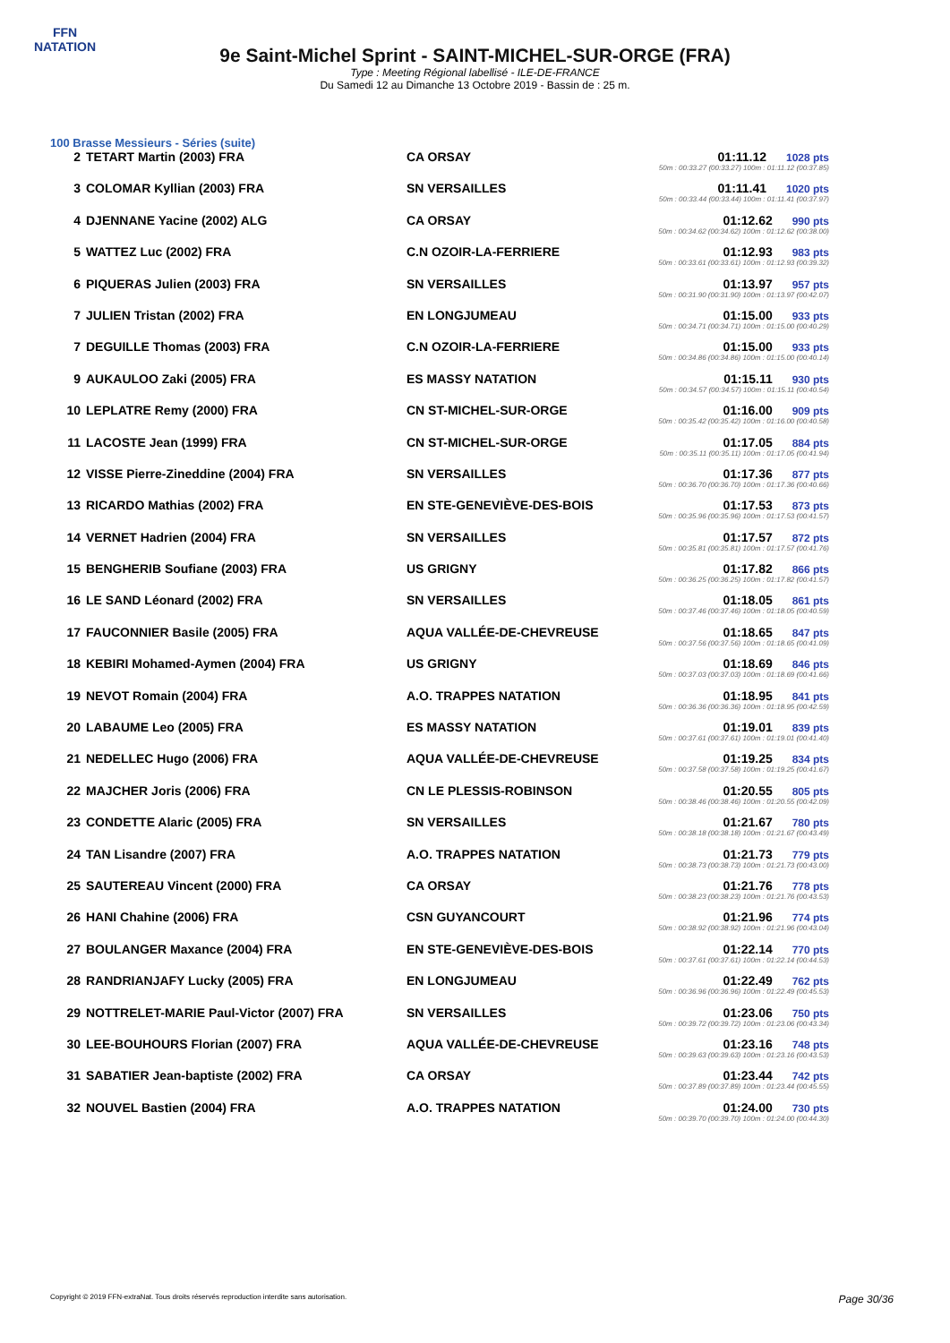FFN
NATATION
9e Saint-Michel Sprint - SAINT-MICHEL-SUR-ORGE (FRA)
Type : Meeting Régional labellisé - ILE-DE-FRANCE
Du Samedi 12 au Dimanche 13 Octobre 2019 - Bassin de : 25 m.
100 Brasse Messieurs - Séries (suite)
| 2 | TETART Martin (2003) FRA | CA ORSAY | 01:11.12 1028 pts 50m : 00:33.27 (00:33.27) 100m : 01:11.12 (00:37.85) |
| 3 | COLOMAR Kyllian (2003) FRA | SN VERSAILLES | 01:11.41 1020 pts 50m : 00:33.44 (00:33.44) 100m : 01:11.41 (00:37.97) |
| 4 | DJENNANE Yacine (2002) ALG | CA ORSAY | 01:12.62 990 pts 50m : 00:34.62 (00:34.62) 100m : 01:12.62 (00:38.00) |
| 5 | WATTEZ Luc (2002) FRA | C.N OZOIR-LA-FERRIERE | 01:12.93 983 pts 50m : 00:33.61 (00:33.61) 100m : 01:12.93 (00:39.32) |
| 6 | PIQUERAS Julien (2003) FRA | SN VERSAILLES | 01:13.97 957 pts 50m : 00:31.90 (00:31.90) 100m : 01:13.97 (00:42.07) |
| 7 | JULIEN Tristan (2002) FRA | EN LONGJUMEAU | 01:15.00 933 pts 50m : 00:34.71 (00:34.71) 100m : 01:15.00 (00:40.29) |
| 7 | DEGUILLE Thomas (2003) FRA | C.N OZOIR-LA-FERRIERE | 01:15.00 933 pts 50m : 00:34.86 (00:34.86) 100m : 01:15.00 (00:40.14) |
| 9 | AUKAULOO Zaki (2005) FRA | ES MASSY NATATION | 01:15.11 930 pts 50m : 00:34.57 (00:34.57) 100m : 01:15.11 (00:40.54) |
| 10 | LEPLATRE Remy (2000) FRA | CN ST-MICHEL-SUR-ORGE | 01:16.00 909 pts 50m : 00:35.42 (00:35.42) 100m : 01:16.00 (00:40.58) |
| 11 | LACOSTE Jean (1999) FRA | CN ST-MICHEL-SUR-ORGE | 01:17.05 884 pts 50m : 00:35.11 (00:35.11) 100m : 01:17.05 (00:41.94) |
| 12 | VISSE Pierre-Zineddine (2004) FRA | SN VERSAILLES | 01:17.36 877 pts 50m : 00:36.70 (00:36.70) 100m : 01:17.36 (00:40.66) |
| 13 | RICARDO Mathias (2002) FRA | EN STE-GENEVIÈVE-DES-BOIS | 01:17.53 873 pts 50m : 00:35.96 (00:35.96) 100m : 01:17.53 (00:41.57) |
| 14 | VERNET Hadrien (2004) FRA | SN VERSAILLES | 01:17.57 872 pts 50m : 00:35.81 (00:35.81) 100m : 01:17.57 (00:41.76) |
| 15 | BENGHERIB Soufiane (2003) FRA | US GRIGNY | 01:17.82 866 pts 50m : 00:36.25 (00:36.25) 100m : 01:17.82 (00:41.57) |
| 16 | LE SAND Léonard (2002) FRA | SN VERSAILLES | 01:18.05 861 pts 50m : 00:37.46 (00:37.46) 100m : 01:18.05 (00:40.59) |
| 17 | FAUCONNIER Basile (2005) FRA | AQUA VALLÉE-DE-CHEVREUSE | 01:18.65 847 pts 50m : 00:37.56 (00:37.56) 100m : 01:18.65 (00:41.09) |
| 18 | KEBIRI Mohamed-Aymen (2004) FRA | US GRIGNY | 01:18.69 846 pts 50m : 00:37.03 (00:37.03) 100m : 01:18.69 (00:41.66) |
| 19 | NEVOT Romain (2004) FRA | A.O. TRAPPES NATATION | 01:18.95 841 pts 50m : 00:36.36 (00:36.36) 100m : 01:18.95 (00:42.59) |
| 20 | LABAUME Leo (2005) FRA | ES MASSY NATATION | 01:19.01 839 pts 50m : 00:37.61 (00:37.61) 100m : 01:19.01 (00:41.40) |
| 21 | NEDELLEC Hugo (2006) FRA | AQUA VALLÉE-DE-CHEVREUSE | 01:19.25 834 pts 50m : 00:37.58 (00:37.58) 100m : 01:19.25 (00:41.67) |
| 22 | MAJCHER Joris (2006) FRA | CN LE PLESSIS-ROBINSON | 01:20.55 805 pts 50m : 00:38.46 (00:38.46) 100m : 01:20.55 (00:42.09) |
| 23 | CONDETTE Alaric (2005) FRA | SN VERSAILLES | 01:21.67 780 pts 50m : 00:38.18 (00:38.18) 100m : 01:21.67 (00:43.49) |
| 24 | TAN Lisandre (2007) FRA | A.O. TRAPPES NATATION | 01:21.73 779 pts 50m : 00:38.73 (00:38.73) 100m : 01:21.73 (00:43.00) |
| 25 | SAUTEREAU Vincent (2000) FRA | CA ORSAY | 01:21.76 778 pts 50m : 00:38.23 (00:38.23) 100m : 01:21.76 (00:43.53) |
| 26 | HANI Chahine (2006) FRA | CSN GUYANCOURT | 01:21.96 774 pts 50m : 00:38.92 (00:38.92) 100m : 01:21.96 (00:43.04) |
| 27 | BOULANGER Maxance (2004) FRA | EN STE-GENEVIÈVE-DES-BOIS | 01:22.14 770 pts 50m : 00:37.61 (00:37.61) 100m : 01:22.14 (00:44.53) |
| 28 | RANDRIANJAFY Lucky (2005) FRA | EN LONGJUMEAU | 01:22.49 762 pts 50m : 00:36.96 (00:36.96) 100m : 01:22.49 (00:45.53) |
| 29 | NOTTRELET-MARIE Paul-Victor (2007) FRA | SN VERSAILLES | 01:23.06 750 pts 50m : 00:39.72 (00:39.72) 100m : 01:23.06 (00:43.34) |
| 30 | LEE-BOUHOURS Florian (2007) FRA | AQUA VALLÉE-DE-CHEVREUSE | 01:23.16 748 pts 50m : 00:39.63 (00:39.63) 100m : 01:23.16 (00:43.53) |
| 31 | SABATIER Jean-baptiste (2002) FRA | CA ORSAY | 01:23.44 742 pts 50m : 00:37.89 (00:37.89) 100m : 01:23.44 (00:45.55) |
| 32 | NOUVEL Bastien (2004) FRA | A.O. TRAPPES NATATION | 01:24.00 730 pts 50m : 00:39.70 (00:39.70) 100m : 01:24.00 (00:44.30) |
Copyright © 2019 FFN-extraNat. Tous droits réservés reproduction interdite sans autorisation. Page 30/36